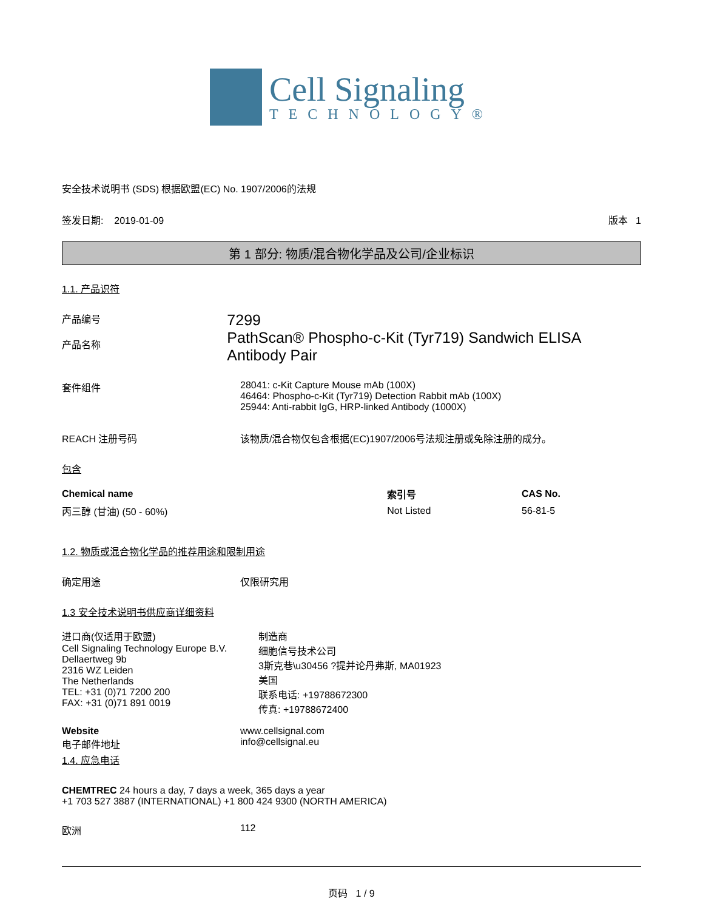Cell Signaling
TECHNOLOGY®
安全技术说明书 (SDS) 根据欧盟(EC) No. 1907/2006的法规
签发日期: 2019-01-09 版本 1
第 1 部分: 物质/混合物化学品及公司/企业标识
1.1. 产品识符
产品编号
产品名称
7299
PathScan® Phospho-c-Kit (Tyr719) Sandwich ELISA Antibody Pair
套件组件 28041: c-Kit Capture Mouse mAb (100X)
46464: Phospho-c-Kit (Tyr719) Detection Rabbit mAb (100X)
25944: Anti-rabbit IgG, HRP-linked Antibody (1000X)
REACH 注册号码 该物质/混合物仅包含根据(EC)1907/2006号法规注册或免除注册的成分。
包含
| Chemical name | 索引号 | CAS No. |
| --- | --- | --- |
| 丙三醇 (甘油) (50 - 60%) | Not Listed | 56-81-5 |
1.2. 物质或混合物化学品的推荐用途和限制用途
确定用途 仅限研究用
1.3 安全技术说明书供应商详细资料
进口商(仅适用于欧盟)
Cell Signaling Technology Europe B.V.
Dellaertweg 9b
2316 WZ Leiden
The Netherlands
TEL: +31 (0)71 7200 200
FAX: +31 (0)71 891 0019
制造商
细胞信号技术公司
3斯克巷\u30456 ?提并论丹弗斯, MA01923
美国
联系电话: +19788672300
传真: +19788672400
Website
电子邮件地址
www.cellsignal.com
info@cellsignal.eu
1.4. 应急电话
CHEMTREC 24 hours a day, 7 days a week, 365 days a year
+1 703 527 3887 (INTERNATIONAL) +1 800 424 9300 (NORTH AMERICA)
欧洲 112
页码 1 / 9